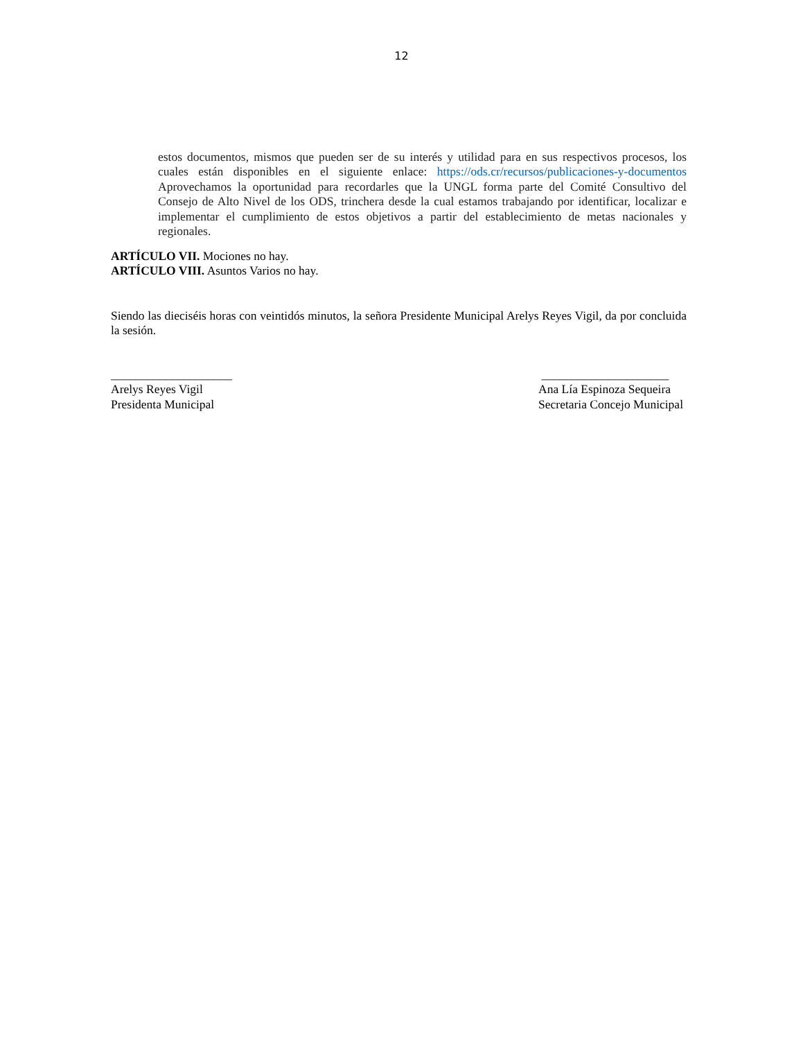12
estos documentos, mismos que pueden ser de su interés y utilidad para en sus respectivos procesos, los cuales están disponibles en el siguiente enlace: https://ods.cr/recursos/publicaciones-y-documentos Aprovechamos la oportunidad para recordarles que la UNGL forma parte del Comité Consultivo del Consejo de Alto Nivel de los ODS, trinchera desde la cual estamos trabajando por identificar, localizar e implementar el cumplimiento de estos objetivos a partir del establecimiento de metas nacionales y regionales.
ARTÍCULO VII. Mociones no hay.
ARTÍCULO VIII. Asuntos Varios no hay.
Siendo las dieciséis horas con veintidós minutos, la señora Presidente Municipal Arelys Reyes Vigil, da por concluida la sesión.
____________________
Arelys Reyes Vigil
Presidenta Municipal
_____________________
Ana Lía Espinoza Sequeira
Secretaria Concejo Municipal